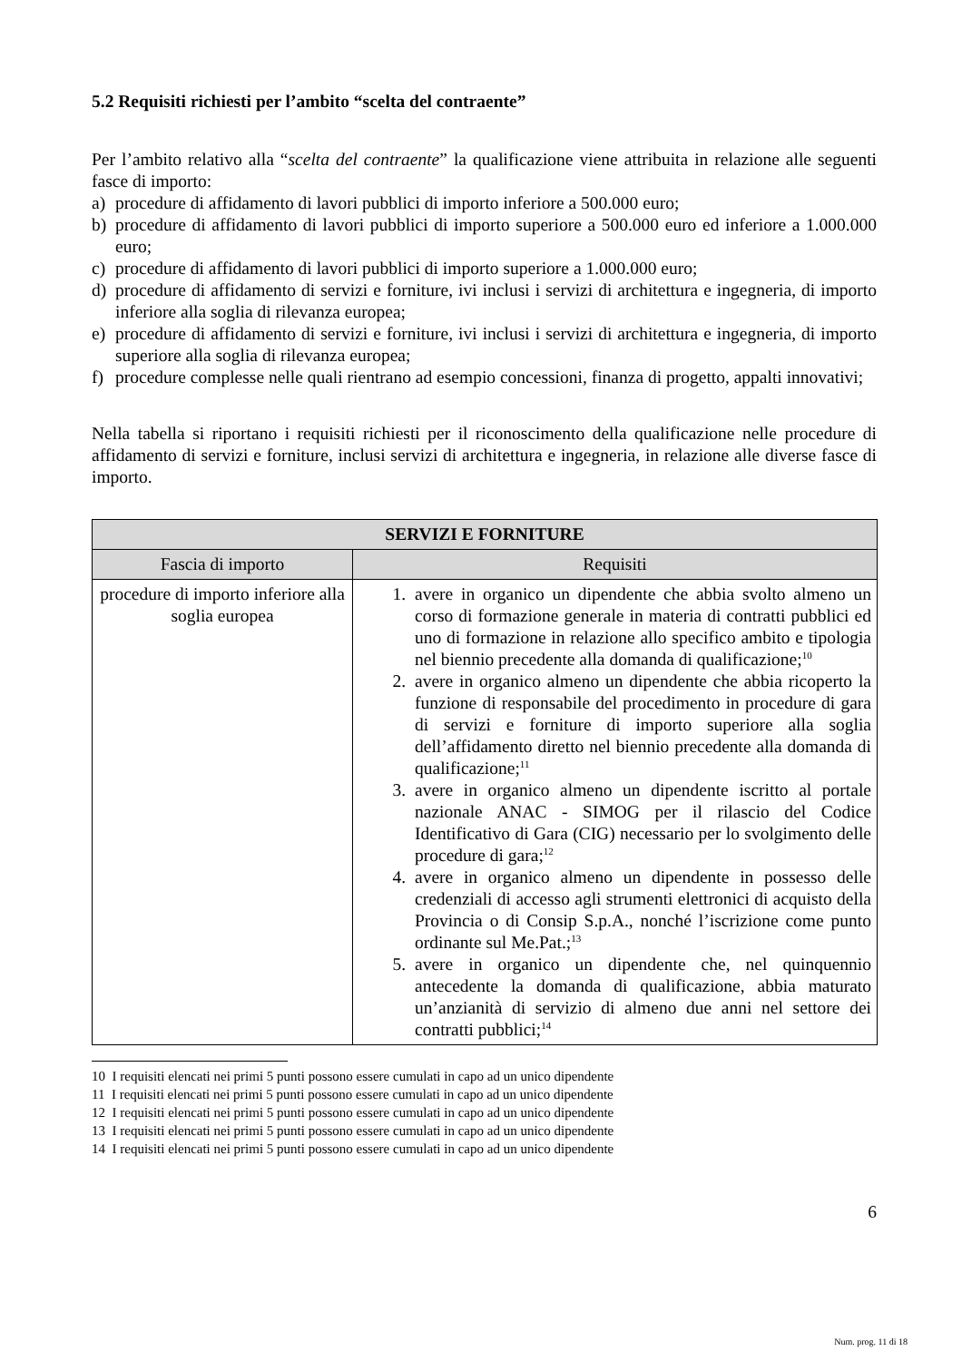5.2 Requisiti richiesti per l’ambito “scelta del contraente”
Per l’ambito relativo alla “scelta del contraente” la qualificazione viene attribuita in relazione alle seguenti fasce di importo:
a) procedure di affidamento di lavori pubblici di importo inferiore a 500.000 euro;
b) procedure di affidamento di lavori pubblici di importo superiore a 500.000 euro ed inferiore a 1.000.000 euro;
c) procedure di affidamento di lavori pubblici di importo superiore a 1.000.000 euro;
d) procedure di affidamento di servizi e forniture, ivi inclusi i servizi di architettura e ingegneria, di importo inferiore alla soglia di rilevanza europea;
e) procedure di affidamento di servizi e forniture, ivi inclusi i servizi di architettura e ingegneria, di importo superiore alla soglia di rilevanza europea;
f) procedure complesse nelle quali rientrano ad esempio concessioni, finanza di progetto, appalti innovativi;
Nella tabella si riportano i requisiti richiesti per il riconoscimento della qualificazione nelle procedure di affidamento di servizi e forniture, inclusi servizi di architettura e ingegneria, in relazione alle diverse fasce di importo.
| SERVIZI E FORNITURE | |
| --- | --- |
| Fascia di importo | Requisiti |
| procedure di importo inferiore alla soglia europea | 1. avere in organico un dipendente che abbia svolto almeno un corso di formazione generale in materia di contratti pubblici ed uno di formazione in relazione allo specifico ambito e tipologia nel biennio precedente alla domanda di qualificazione;<sup>10</sup> 2. avere in organico almeno un dipendente che abbia ricoperto la funzione di responsabile del procedimento in procedure di gara di servizi e forniture di importo superiore alla soglia dell’affidamento diretto nel biennio precedente alla domanda di qualificazione;<sup>11</sup> 3. avere in organico almeno un dipendente iscritto al portale nazionale ANAC - SIMOG per il rilascio del Codice Identificativo di Gara (CIG) necessario per lo svolgimento delle procedure di gara;<sup>12</sup> 4. avere in organico almeno un dipendente in possesso delle credenziali di accesso agli strumenti elettronici di acquisto della Provincia o di Consip S.p.A., nonché l’iscrizione come punto ordinante sul Me.Pat.;<sup>13</sup> 5. avere in organico un dipendente che, nel quinquennio antecedente la domanda di qualificazione, abbia maturato un’anzianità di servizio di almeno due anni nel settore dei contratti pubblici;<sup>14</sup> |
10 I requisiti elencati nei primi 5 punti possono essere cumulati in capo ad un unico dipendente
11 I requisiti elencati nei primi 5 punti possono essere cumulati in capo ad un unico dipendente
12 I requisiti elencati nei primi 5 punti possono essere cumulati in capo ad un unico dipendente
13 I requisiti elencati nei primi 5 punti possono essere cumulati in capo ad un unico dipendente
14 I requisiti elencati nei primi 5 punti possono essere cumulati in capo ad un unico dipendente
6
Num. prog. 11 di 18